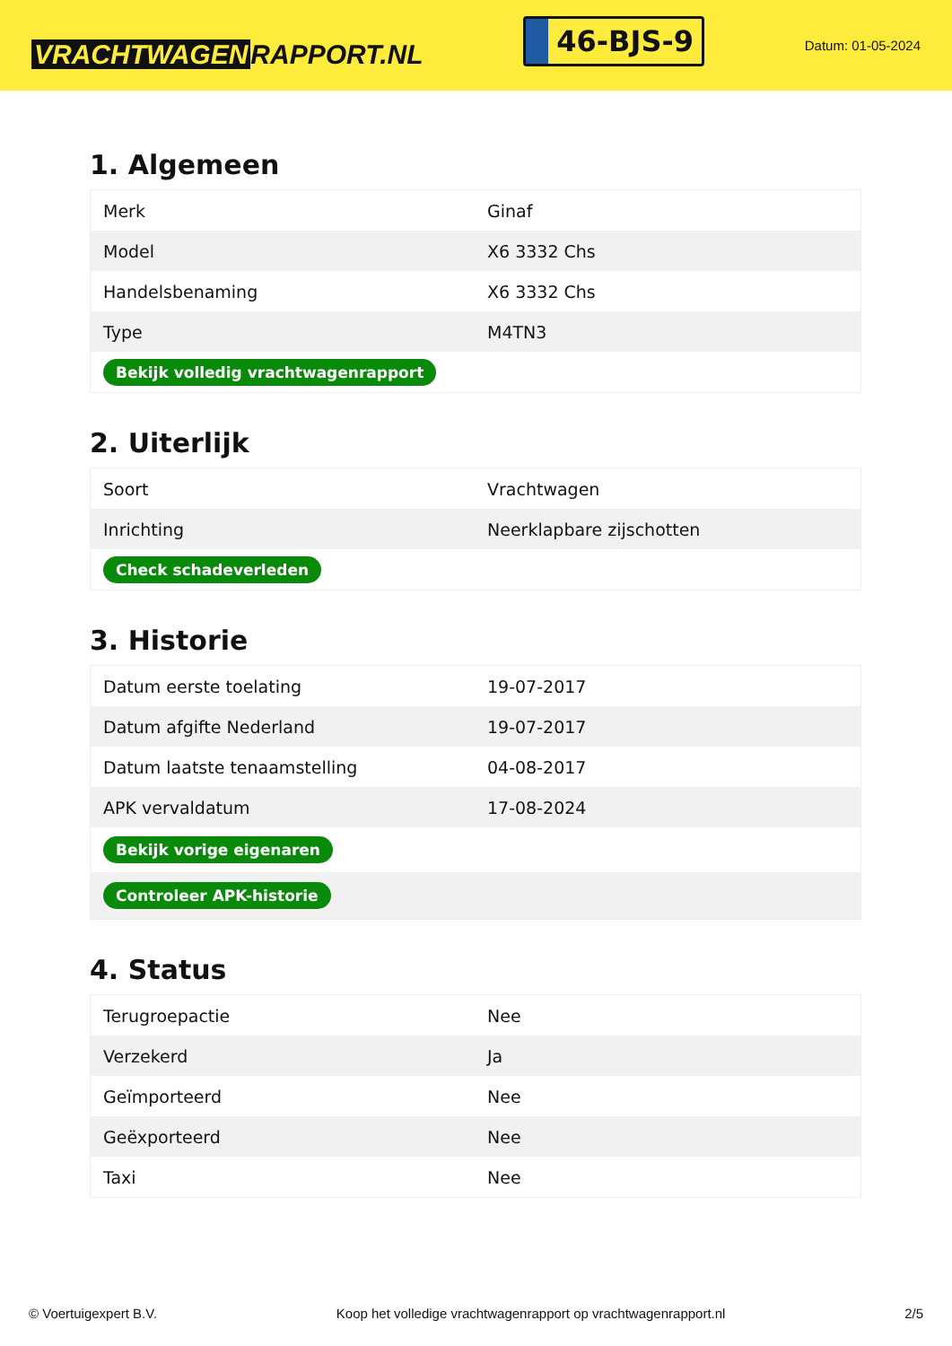VRACHTWAGEN RAPPORT.NL
46-BJS-9
Datum: 01-05-2024
1. Algemeen
| Merk | Ginaf |
| Model | X6 3332 Chs |
| Handelsbenaming | X6 3332 Chs |
| Type | M4TN3 |
| Bekijk volledig vrachtwagenrapport | |
2. Uiterlijk
| Soort | Vrachtwagen |
| Inrichting | Neerklapbare zijschotten |
| Check schadeverleden | |
3. Historie
| Datum eerste toelating | 19-07-2017 |
| Datum afgifte Nederland | 19-07-2017 |
| Datum laatste tenaamstelling | 04-08-2017 |
| APK vervaldatum | 17-08-2024 |
| Bekijk vorige eigenaren | |
| Controleer APK-historie | |
4. Status
| Terugroepactie | Nee |
| Verzekerd | Ja |
| Geïmporteerd | Nee |
| Geëxporteerd | Nee |
| Taxi | Nee |
© Voertuigexpert B.V. Koop het volledige vrachtwagenrapport op vrachtwagenrapport.nl 2/5